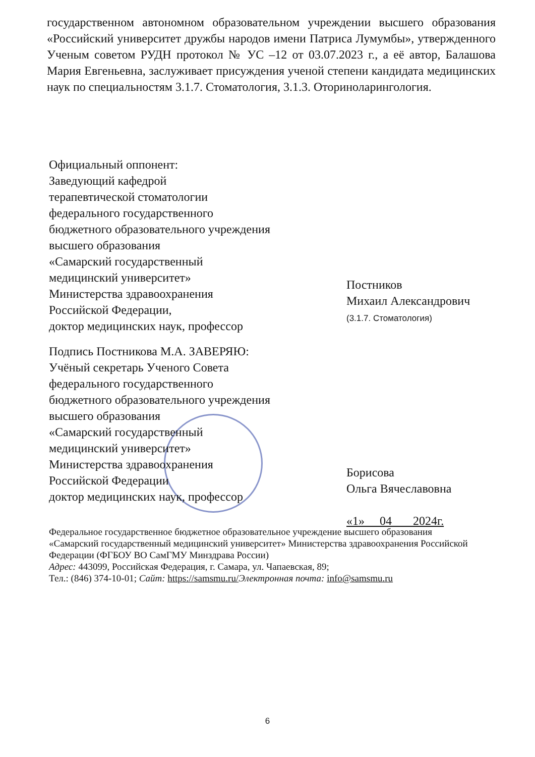государственном автономном образовательном учреждении высшего образования «Российский университет дружбы народов имени Патриса Лумумбы», утвержденного Ученым советом РУДН протокол № УС –12 от 03.07.2023 г., а её автор, Балашова Мария Евгеньевна, заслуживает присуждения ученой степени кандидата медицинских наук по специальностям 3.1.7. Стоматология, 3.1.3. Оториноларингология.
Официальный оппонент:
Заведующий кафедрой
терапевтической стоматологии
федерального государственного
бюджетного образовательного учреждения
высшего образования
«Самарский государственный
медицинский университет»
Министерства здравоохранения
Российской Федерации,
доктор медицинских наук, профессор
Постников
Михаил Александрович
(3.1.7. Стоматология)
Подпись Постникова М.А. ЗАВЕРЯЮ:
Учёный секретарь Ученого Совета
федерального государственного
бюджетного образовательного учреждения
высшего образования
«Самарский государственный
медицинский университет»
Министерства здравоохранения
Российской Федерации
доктор медицинских наук, профессор
Борисова
Ольга Вячеславовна
«1» 04 2024г.
Федеральное государственное бюджетное образовательное учреждение высшего образования «Самарский государственный медицинский университет» Министерства здравоохранения Российской Федерации (ФГБОУ ВО СамГМУ Минздрава России)
Адрес: 443099, Российская Федерация, г. Самара, ул. Чапаевская, 89;
Тел.: (846) 374-10-01; Сайт: https://samsmu.ru/Электронная почта: info@samsmu.ru
6